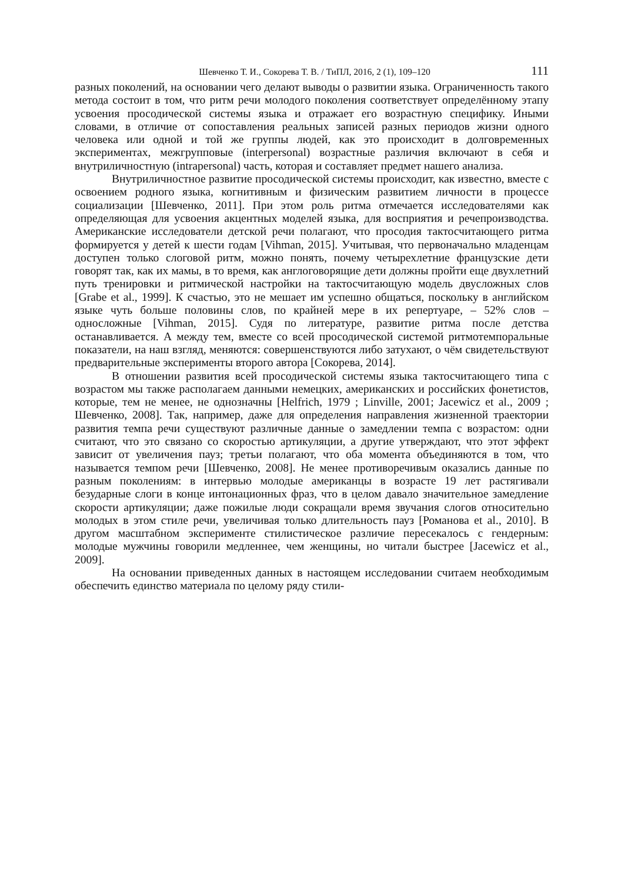Шевченко Т. И., Сокорева Т. В. / ТиПЛ, 2016, 2 (1), 109–120 111
разных поколений, на основании чего делают выводы о развитии языка. Ограниченность такого метода состоит в том, что ритм речи молодого поколения соответствует определённому этапу усвоения просодической системы языка и отражает его возрастную специфику. Иными словами, в отличие от сопоставления реальных записей разных периодов жизни одного человека или одной и той же группы людей, как это происходит в долговременных экспериментах, межгрупповые (interpersonal) возрастные различия включают в себя и внутриличностную (intrapersonal) часть, которая и составляет предмет нашего анализа.
Внутриличностное развитие просодической системы происходит, как известно, вместе с освоением родного языка, когнитивным и физическим развитием личности в процессе социализации [Шевченко, 2011]. При этом роль ритма отмечается исследователями как определяющая для усвоения акцентных моделей языка, для восприятия и речепроизводства. Американские исследователи детской речи полагают, что просодия тактосчитающего ритма формируется у детей к шести годам [Vihman, 2015]. Учитывая, что первоначально младенцам доступен только слоговой ритм, можно понять, почему четырехлетние французские дети говорят так, как их мамы, в то время, как англоговорящие дети должны пройти еще двухлетний путь тренировки и ритмической настройки на тактосчитающую модель двусложных слов [Grabe et al., 1999]. К счастью, это не мешает им успешно общаться, поскольку в английском языке чуть больше половины слов, по крайней мере в их репертуаре, – 52% слов – односложные [Vihman, 2015]. Судя по литературе, развитие ритма после детства останавливается. А между тем, вместе со всей просодической системой ритмотемпоральные показатели, на наш взгляд, меняются: совершенствуются либо затухают, о чём свидетельствуют предварительные эксперименты второго автора [Сокорева, 2014].
В отношении развития всей просодической системы языка тактосчитающего типа с возрастом мы также располагаем данными немецких, американских и российских фонетистов, которые, тем не менее, не однозначны [Helfrich, 1979 ; Linville, 2001; Jacewicz et al., 2009 ; Шевченко, 2008]. Так, например, даже для определения направления жизненной траектории развития темпа речи существуют различные данные о замедлении темпа с возрастом: одни считают, что это связано со скоростью артикуляции, а другие утверждают, что этот эффект зависит от увеличения пауз; третьи полагают, что оба момента объединяются в том, что называется темпом речи [Шевченко, 2008]. Не менее противоречивым оказались данные по разным поколениям: в интервью молодые американцы в возрасте 19 лет растягивали безударные слоги в конце интонационных фраз, что в целом давало значительное замедление скорости артикуляции; даже пожилые люди сокращали время звучания слогов относительно молодых в этом стиле речи, увеличивая только длительность пауз [Романова et al., 2010]. В другом масштабном эксперименте стилистическое различие пересекалось с гендерным: молодые мужчины говорили медленнее, чем женщины, но читали быстрее [Jacewicz et al., 2009].
На основании приведенных данных в настоящем исследовании считаем необходимым обеспечить единство материала по целому ряду стили-